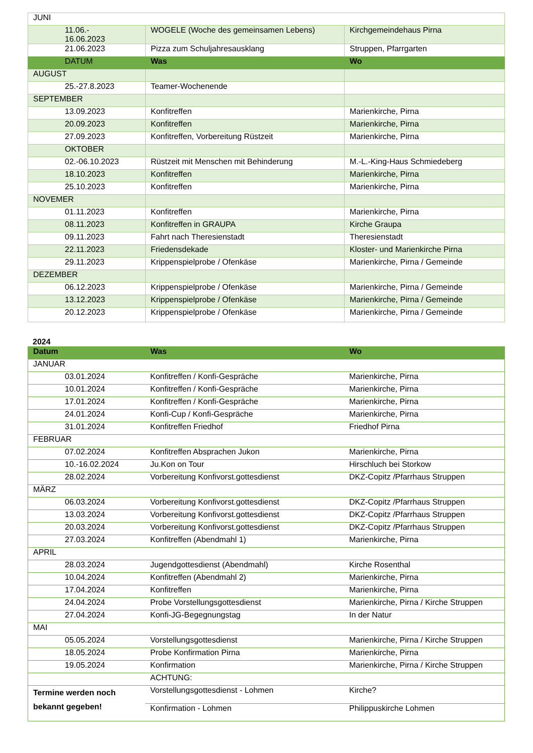| JUNI | | |
| 11.06.- 16.06.2023 | WOGELE (Woche des gemeinsamen Lebens) | Kirchgemeindehaus Pirna |
| 21.06.2023 | Pizza zum Schuljahresausklang | Struppen, Pfarrgarten |
| DATUM | Was | Wo |
| AUGUST | | |
| 25.-27.8.2023 | Teamer-Wochenende | |
| SEPTEMBER | | |
| 13.09.2023 | Konfitreffen | Marienkirche, Pirna |
| 20.09.2023 | Konfitreffen | Marienkirche, Pirna |
| 27.09.2023 | Konfitreffen, Vorbereitung Rüstzeit | Marienkirche, Pirna |
| OKTOBER | | |
| 02.-06.10.2023 | Rüstzeit mit Menschen mit Behinderung | M.-L.-King-Haus Schmiedeberg |
| 18.10.2023 | Konfitreffen | Marienkirche, Pirna |
| 25.10.2023 | Konfitreffen | Marienkirche, Pirna |
| NOVEMER | | |
| 01.11.2023 | Konfitreffen | Marienkirche, Pirna |
| 08.11.2023 | Konfitreffen in GRAUPA | Kirche Graupa |
| 09.11.2023 | Fahrt nach Theresienstadt | Theresienstadt |
| 22.11.2023 | Friedensdekade | Kloster- und Marienkirche Pirna |
| 29.11.2023 | Krippenspielprobe / Ofenkäse | Marienkirche, Pirna / Gemeinde |
| DEZEMBER | | |
| 06.12.2023 | Krippenspielprobe / Ofenkäse | Marienkirche, Pirna / Gemeinde |
| 13.12.2023 | Krippenspielprobe / Ofenkäse | Marienkirche, Pirna / Gemeinde |
| 20.12.2023 | Krippenspielprobe / Ofenkäse | Marienkirche, Pirna / Gemeinde |
2024
| Datum | Was | Wo |
| --- | --- | --- |
| JANUAR | | |
| 03.01.2024 | Konfitreffen / Konfi-Gespräche | Marienkirche, Pirna |
| 10.01.2024 | Konfitreffen / Konfi-Gespräche | Marienkirche, Pirna |
| 17.01.2024 | Konfitreffen / Konfi-Gespräche | Marienkirche, Pirna |
| 24.01.2024 | Konfi-Cup / Konfi-Gespräche | Marienkirche, Pirna |
| 31.01.2024 | Konfitreffen Friedhof | Friedhof Pirna |
| FEBRUAR | | |
| 07.02.2024 | Konfitreffen Absprachen Jukon | Marienkirche, Pirna |
| 10.-16.02.2024 | Ju.Kon on Tour | Hirschluch bei Storkow |
| 28.02.2024 | Vorbereitung Konfivorst.gottesdienst | DKZ-Copitz /Pfarrhaus Struppen |
| MÄRZ | | |
| 06.03.2024 | Vorbereitung Konfivorst.gottesdienst | DKZ-Copitz /Pfarrhaus Struppen |
| 13.03.2024 | Vorbereitung Konfivorst.gottesdienst | DKZ-Copitz /Pfarrhaus Struppen |
| 20.03.2024 | Vorbereitung Konfivorst.gottesdienst | DKZ-Copitz /Pfarrhaus Struppen |
| 27.03.2024 | Konfitreffen (Abendmahl 1) | Marienkirche, Pirna |
| APRIL | | |
| 28.03.2024 | Jugendgottesdienst (Abendmahl) | Kirche Rosenthal |
| 10.04.2024 | Konfitreffen (Abendmahl 2) | Marienkirche, Pirna |
| 17.04.2024 | Konfitreffen | Marienkirche, Pirna |
| 24.04.2024 | Probe Vorstellungsgottesdienst | Marienkirche, Pirna / Kirche Struppen |
| 27.04.2024 | Konfi-JG-Begegnungstag | In der Natur |
| MAI | | |
| 05.05.2024 | Vorstellungsgottesdienst | Marienkirche, Pirna / Kirche Struppen |
| 18.05.2024 | Probe Konfirmation Pirna | Marienkirche, Pirna |
| 19.05.2024 | Konfirmation | Marienkirche, Pirna / Kirche Struppen |
| | ACHTUNG: | |
| Termine werden noch bekannt gegeben! | Vorstellungsgottesdienst - Lohmen | Kirche? |
| | Konfirmation - Lohmen | Philippuskirche Lohmen |